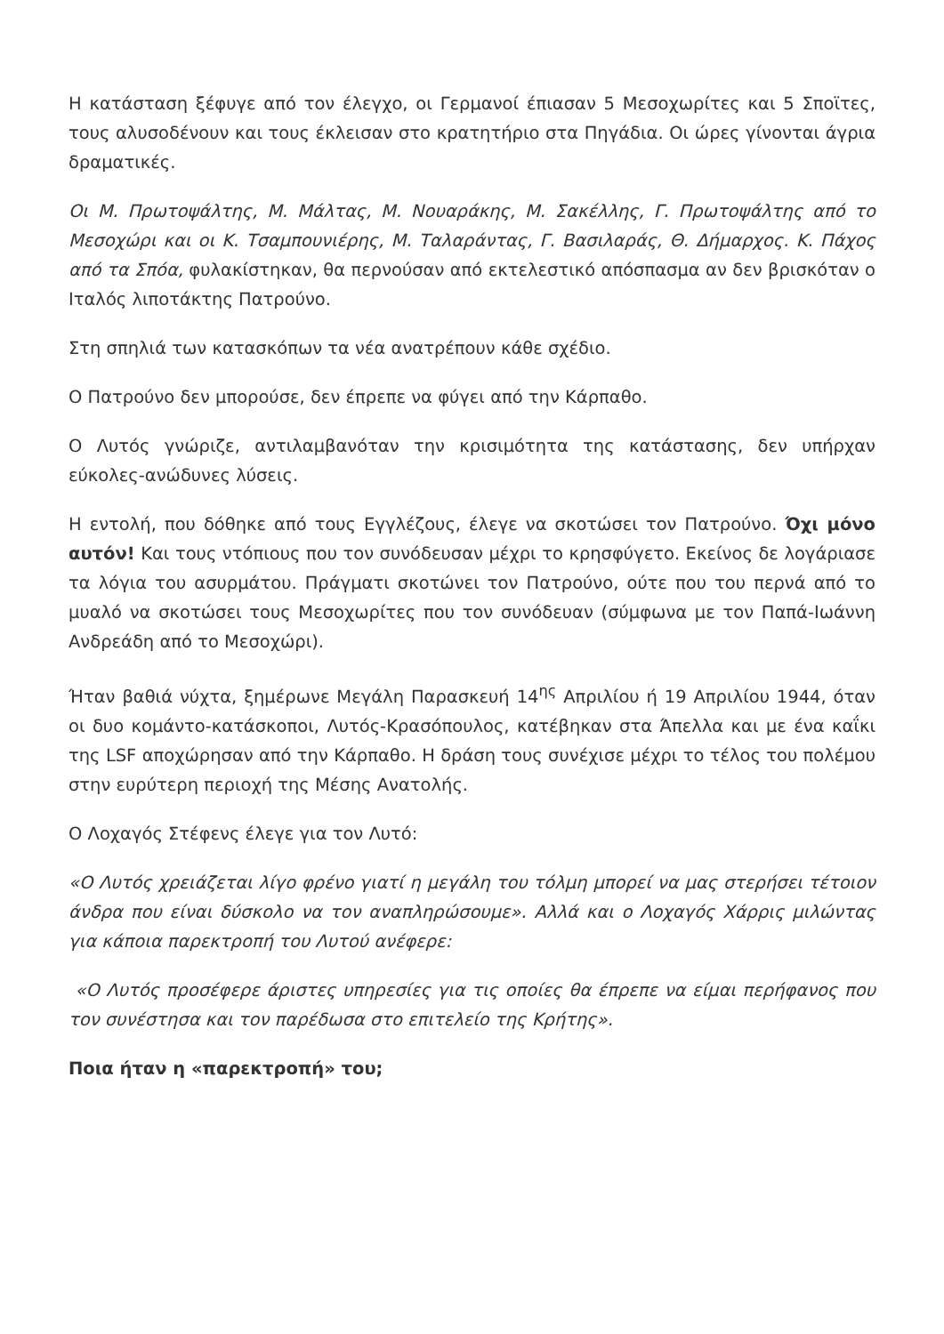Η κατάσταση ξέφυγε από τον έλεγχο, οι Γερμανοί έπιασαν 5 Μεσοχωρίτες και 5 Σποϊτες, τους αλυσοδένουν και τους έκλεισαν στο κρατητήριο στα Πηγάδια. Οι ώρες γίνονται άγρια δραματικές.
Οι Μ. Πρωτοψάλτης, Μ. Μάλτας, Μ. Νουαράκης, Μ. Σακέλλης, Γ. Πρωτοψάλτης από το Μεσοχώρι και οι Κ. Τσαμπουνιέρης, Μ. Ταλαράντας, Γ. Βασιλαράς, Θ. Δήμαρχος. Κ. Πάχος από τα Σπόα, φυλακίστηκαν, θα περνούσαν από εκτελεστικό απόσπασμα αν δεν βρισκόταν ο Ιταλός λιποτάκτης Πατρούνο.
Στη σπηλιά των κατασκόπων τα νέα ανατρέπουν κάθε σχέδιο.
Ο Πατρούνο δεν μπορούσε, δεν έπρεπε να φύγει από την Κάρπαθο.
Ο Λυτός γνώριζε, αντιλαμβανόταν την κρισιμότητα της κατάστασης, δεν υπήρχαν εύκολες-ανώδυνες λύσεις.
Η εντολή, που δόθηκε από τους Εγγλέζους, έλεγε να σκοτώσει τον Πατρούνο. Όχι μόνο αυτόν! Και τους ντόπιους που τον συνόδευσαν μέχρι το κρησφύγετο. Εκείνος δε λογάριασε τα λόγια του ασυρμάτου. Πράγματι σκοτώνει τον Πατρούνο, ούτε που του περνά από το μυαλό να σκοτώσει τους Μεσοχωρίτες που τον συνόδευαν (σύμφωνα με τον Παπά-Ιωάννη Ανδρεάδη από το Μεσοχώρι).
Ήταν βαθιά νύχτα, ξημέρωνε Μεγάλη Παρασκευή 14<sup>ης</sup> Απριλίου ή 19 Απριλίου 1944, όταν οι δυο κομάντο-κατάσκοποι, Λυτός-Κρασόπουλος, κατέβηκαν στα Άπελλα και με ένα καΐκι της LSF αποχώρησαν από την Κάρπαθο. Η δράση τους συνέχισε μέχρι το τέλος του πολέμου στην ευρύτερη περιοχή της Μέσης Ανατολής.
Ο Λοχαγός Στέφενς έλεγε για τον Λυτό:
«Ο Λυτός χρειάζεται λίγο φρένο γιατί η μεγάλη του τόλμη μπορεί να μας στερήσει τέτοιον άνδρα που είναι δύσκολο να τον αναπληρώσουμε». Αλλά και ο Λοχαγός Χάρρις μιλώντας για κάποια παρεκτροπή του Λυτού ανέφερε:
«Ο Λυτός προσέφερε άριστες υπηρεσίες για τις οποίες θα έπρεπε να είμαι περήφανος που τον συνέστησα και τον παρέδωσα στο επιτελείο της Κρήτης».
Ποια ήταν η «παρεκτροπή» του;